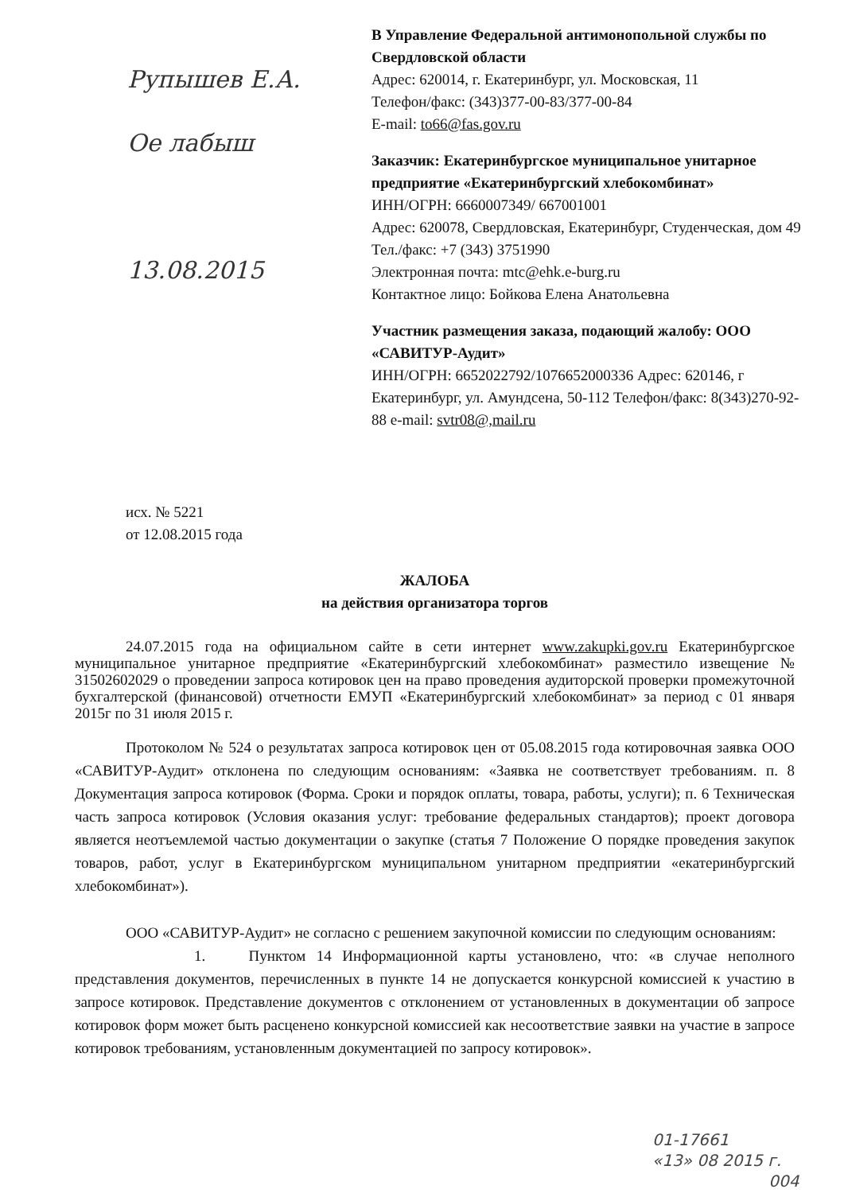Рупышев Е.А.
Ое лабыш
13.08.2015
В Управление Федеральной антимонопольной службы по Свердловской области
Адрес: 620014, г. Екатеринбург, ул. Московская, 11
Телефон/факс: (343)377-00-83/377-00-84
E-mail: to66@fas.gov.ru
Заказчик: Екатеринбургское муниципальное унитарное предприятие «Екатеринбургский хлебокомбинат»
ИНН/ОГРН: 6660007349/ 667001001
Адрес: 620078, Свердловская, Екатеринбург, Студенческая, дом 49
Тел./факс: +7 (343) 3751990
Электронная почта: mtc@ehk.e-burg.ru
Контактное лицо: Бойкова Елена Анатольевна
Участник размещения заказа, подающий жалобу: ООО «САВИТУР-Аудит»
ИНН/ОГРН: 6652022792/1076652000336 Адрес: 620146, г Екатеринбург, ул. Амундсена, 50-112 Телефон/факс: 8(343)270-92-88 e-mail: svtr08@,mail.ru
исх. № 5221
от 12.08.2015 года
ЖАЛОБА
на действия организатора торгов
24.07.2015 года на официальном сайте в сети интернет www.zakupki.gov.ru Екатеринбургское муниципальное унитарное предприятие «Екатеринбургский хлебокомбинат» разместило извещение № 31502602029 о проведении запроса котировок цен на право проведения аудиторской проверки промежуточной бухгалтерской (финансовой) отчетности ЕМУП «Екатеринбургский хлебокомбинат» за период с 01 января 2015г по 31 июля 2015 г.
Протоколом № 524 о результатах запроса котировок цен от 05.08.2015 года котировочная заявка ООО «САВИТУР-Аудит» отклонена по следующим основаниям: «Заявка не соответствует требованиям. п. 8 Документация запроса котировок (Форма. Сроки и порядок оплаты, товара, работы, услуги); п. 6 Техническая часть запроса котировок (Условия оказания услуг: требование федеральных стандартов); проект договора является неотъемлемой частью документации о закупке (статья 7 Положение О порядке проведения закупок товаров, работ, услуг в Екатеринбургском муниципальном унитарном предприятии «екатеринбургский хлебокомбинат»).
ООО «САВИТУР-Аудит» не согласно с решением закупочной комиссии по следующим основаниям:
1. Пунктом 14 Информационной карты установлено, что: «в случае неполного представления документов, перечисленных в пункте 14 не допускается конкурсной комиссией к участию в запросе котировок. Представление документов с отклонением от установленных в документации об запросе котировок форм может быть расценено конкурсной комиссией как несоответствие заявки на участие в запросе котировок требованиям, установленным документацией по запросу котировок».
01-17661
«13» 08 2015 г.
004